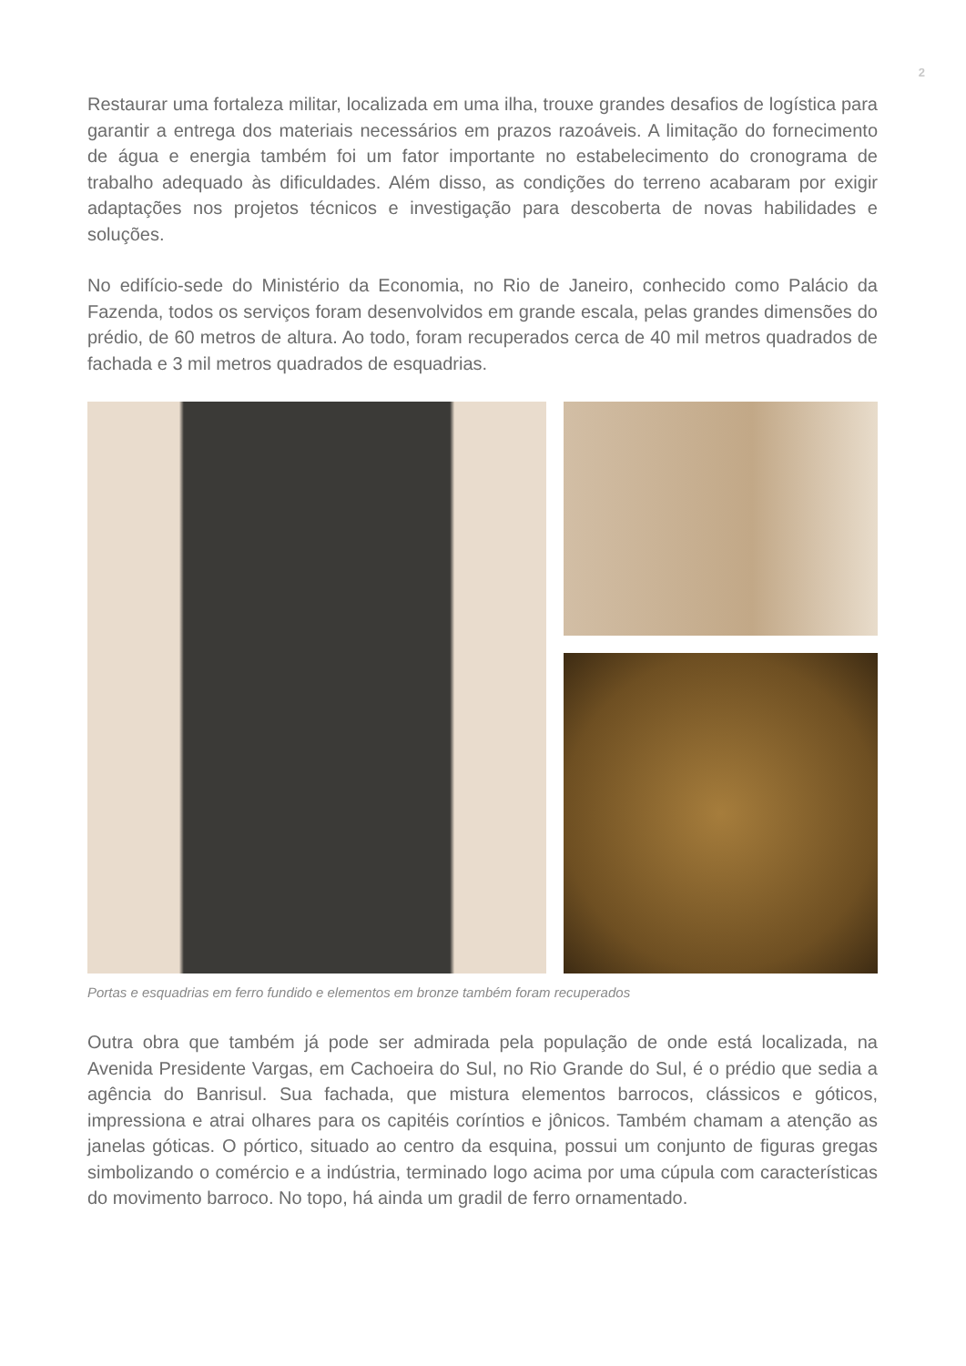2
Restaurar uma fortaleza militar, localizada em uma ilha, trouxe grandes desafios de logística para garantir a entrega dos materiais necessários em prazos razoáveis. A limitação do fornecimento de água e energia também foi um fator importante no estabelecimento do cronograma de trabalho adequado às dificuldades. Além disso, as condições do terreno acabaram por exigir adaptações nos projetos técnicos e investigação para descoberta de novas habilidades e soluções.
No edifício-sede do Ministério da Economia, no Rio de Janeiro, conhecido como Palácio da Fazenda, todos os serviços foram desenvolvidos em grande escala, pelas grandes dimensões do prédio, de 60 metros de altura. Ao todo, foram recuperados cerca de 40 mil metros quadrados de fachada e 3 mil metros quadrados de esquadrias.
Portas e esquadrias em ferro fundido e elementos em bronze também foram recuperados
Outra obra que também já pode ser admirada pela população de onde está localizada, na Avenida Presidente Vargas, em Cachoeira do Sul, no Rio Grande do Sul, é o prédio que sedia a agência do Banrisul. Sua fachada, que mistura elementos barrocos, clássicos e góticos, impressiona e atrai olhares para os capitéis coríntios e jônicos. Também chamam a atenção as janelas góticas. O pórtico, situado ao centro da esquina, possui um conjunto de figuras gregas simbolizando o comércio e a indústria, terminado logo acima por uma cúpula com características do movimento barroco. No topo, há ainda um gradil de ferro ornamentado.